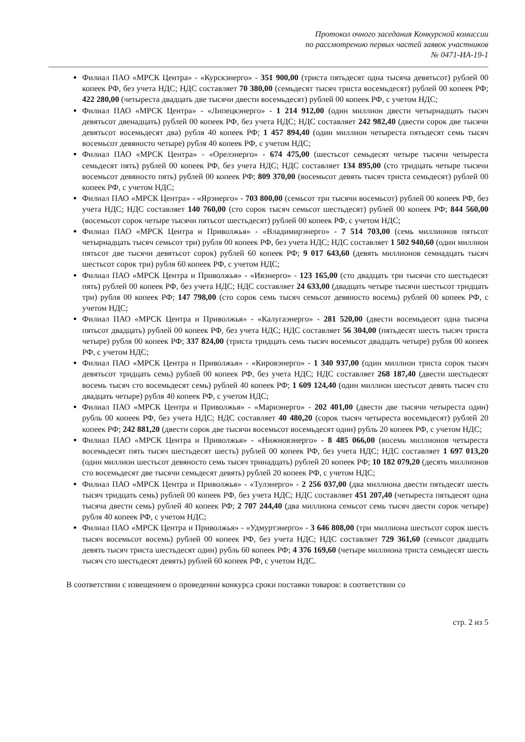Протокол очного заседания Конкурсной комиссии
по рассмотрению первых частей заявок участников
№ 0471-ИА-19-1
Филиал ПАО «МРСК Центра» - «Курскэнерго» - 351 900,00 (триста пятьдесят одна тысяча девятьсот) рублей 00 копеек РФ, без учета НДС; НДС составляет 70 380,00 (семьдесят тысяч триста восемьдесят) рублей 00 копеек РФ; 422 280,00 (четыреста двадцать две тысячи двести восемьдесят) рублей 00 копеек РФ, с учетом НДС;
Филиал ПАО «МРСК Центра» - «Липецкэнерго» - 1 214 912,00 (один миллион двести четырнадцать тысяч девятьсот двенадцать) рублей 00 копеек РФ, без учета НДС; НДС составляет 242 982,40 (двести сорок две тысячи девятьсот восемьдесят два) рубля 40 копеек РФ; 1 457 894,40 (один миллион четыреста пятьдесят семь тысяч восемьсот девяносто четыре) рубля 40 копеек РФ, с учетом НДС;
Филиал ПАО «МРСК Центра» - «Орелэнерго» - 674 475,00 (шестьсот семьдесят четыре тысячи четыреста семьдесят пять) рублей 00 копеек РФ, без учета НДС; НДС составляет 134 895,00 (сто тридцать четыре тысячи восемьсот девяносто пять) рублей 00 копеек РФ; 809 370,00 (восемьсот девять тысяч триста семьдесят) рублей 00 копеек РФ, с учетом НДС;
Филиал ПАО «МРСК Центра» - «Ярэнерго» - 703 800,00 (семьсот три тысячи восемьсот) рублей 00 копеек РФ, без учета НДС; НДС составляет 140 760,00 (сто сорок тысяч семьсот шестьдесят) рублей 00 копеек РФ; 844 560,00 (восемьсот сорок четыре тысячи пятьсот шестьдесят) рублей 00 копеек РФ, с учетом НДС;
Филиал ПАО «МРСК Центра и Приволжья» - «Владимирэнерго» - 7 514 703,00 (семь миллионов пятьсот четырнадцать тысяч семьсот три) рубля 00 копеек РФ, без учета НДС; НДС составляет 1 502 940,60 (один миллион пятьсот две тысячи девятьсот сорок) рублей 60 копеек РФ; 9 017 643,60 (девять миллионов семнадцать тысяч шестьсот сорок три) рубля 60 копеек РФ, с учетом НДС;
Филиал ПАО «МРСК Центра и Приволжья» - «Ивэнерго» - 123 165,00 (сто двадцать три тысячи сто шестьдесят пять) рублей 00 копеек РФ, без учета НДС; НДС составляет 24 633,00 (двадцать четыре тысячи шестьсот тридцать три) рубля 00 копеек РФ; 147 798,00 (сто сорок семь тысяч семьсот девяносто восемь) рублей 00 копеек РФ, с учетом НДС;
Филиал ПАО «МРСК Центра и Приволжья» - «Калугаэнерго» - 281 520,00 (двести восемьдесят одна тысяча пятьсот двадцать) рублей 00 копеек РФ, без учета НДС; НДС составляет 56 304,00 (пятьдесят шесть тысяч триста четыре) рубля 00 копеек РФ; 337 824,00 (триста тридцать семь тысяч восемьсот двадцать четыре) рубля 00 копеек РФ, с учетом НДС;
Филиал ПАО «МРСК Центра и Приволжья» - «Кировэнерго» - 1 340 937,00 (один миллион триста сорок тысяч девятьсот тридцать семь) рублей 00 копеек РФ, без учета НДС; НДС составляет 268 187,40 (двести шестьдесят восемь тысяч сто восемьдесят семь) рублей 40 копеек РФ; 1 609 124,40 (один миллион шестьсот девять тысяч сто двадцать четыре) рубля 40 копеек РФ, с учетом НДС;
Филиал ПАО «МРСК Центра и Приволжья» - «Мариэнерго» - 202 401,00 (двести две тысячи четыреста один) рубль 00 копеек РФ, без учета НДС; НДС составляет 40 480,20 (сорок тысяч четыреста восемьдесят) рублей 20 копеек РФ; 242 881,20 (двести сорок две тысячи восемьсот восемьдесят один) рубль 20 копеек РФ, с учетом НДС;
Филиал ПАО «МРСК Центра и Приволжья» - «Нижновэнерго» - 8 485 066,00 (восемь миллионов четыреста восемьдесят пять тысяч шестьдесят шесть) рублей 00 копеек РФ, без учета НДС; НДС составляет 1 697 013,20 (один миллион шестьсот девяносто семь тысяч тринадцать) рублей 20 копеек РФ; 10 182 079,20 (десять миллионов сто восемьдесят две тысячи семьдесят девять) рублей 20 копеек РФ, с учетом НДС;
Филиал ПАО «МРСК Центра и Приволжья» - «Тулэнерго» - 2 256 037,00 (два миллиона двести пятьдесят шесть тысяч тридцать семь) рублей 00 копеек РФ, без учета НДС; НДС составляет 451 207,40 (четыреста пятьдесят одна тысяча двести семь) рублей 40 копеек РФ; 2 707 244,40 (два миллиона семьсот семь тысяч двести сорок четыре) рубля 40 копеек РФ, с учетом НДС;
Филиал ПАО «МРСК Центра и Приволжья» - «Удмуртэнерго» - 3 646 808,00 (три миллиона шестьсот сорок шесть тысяч восемьсот восемь) рублей 00 копеек РФ, без учета НДС; НДС составляет 729 361,60 (семьсот двадцать девять тысяч триста шестьдесят один) рубль 60 копеек РФ; 4 376 169,60 (четыре миллиона триста семьдесят шесть тысяч сто шестьдесят девять) рублей 60 копеек РФ, с учетом НДС.
В соответствии с извещением о проведении конкурса сроки поставки товаров: в соответствии со
стр. 2 из 5